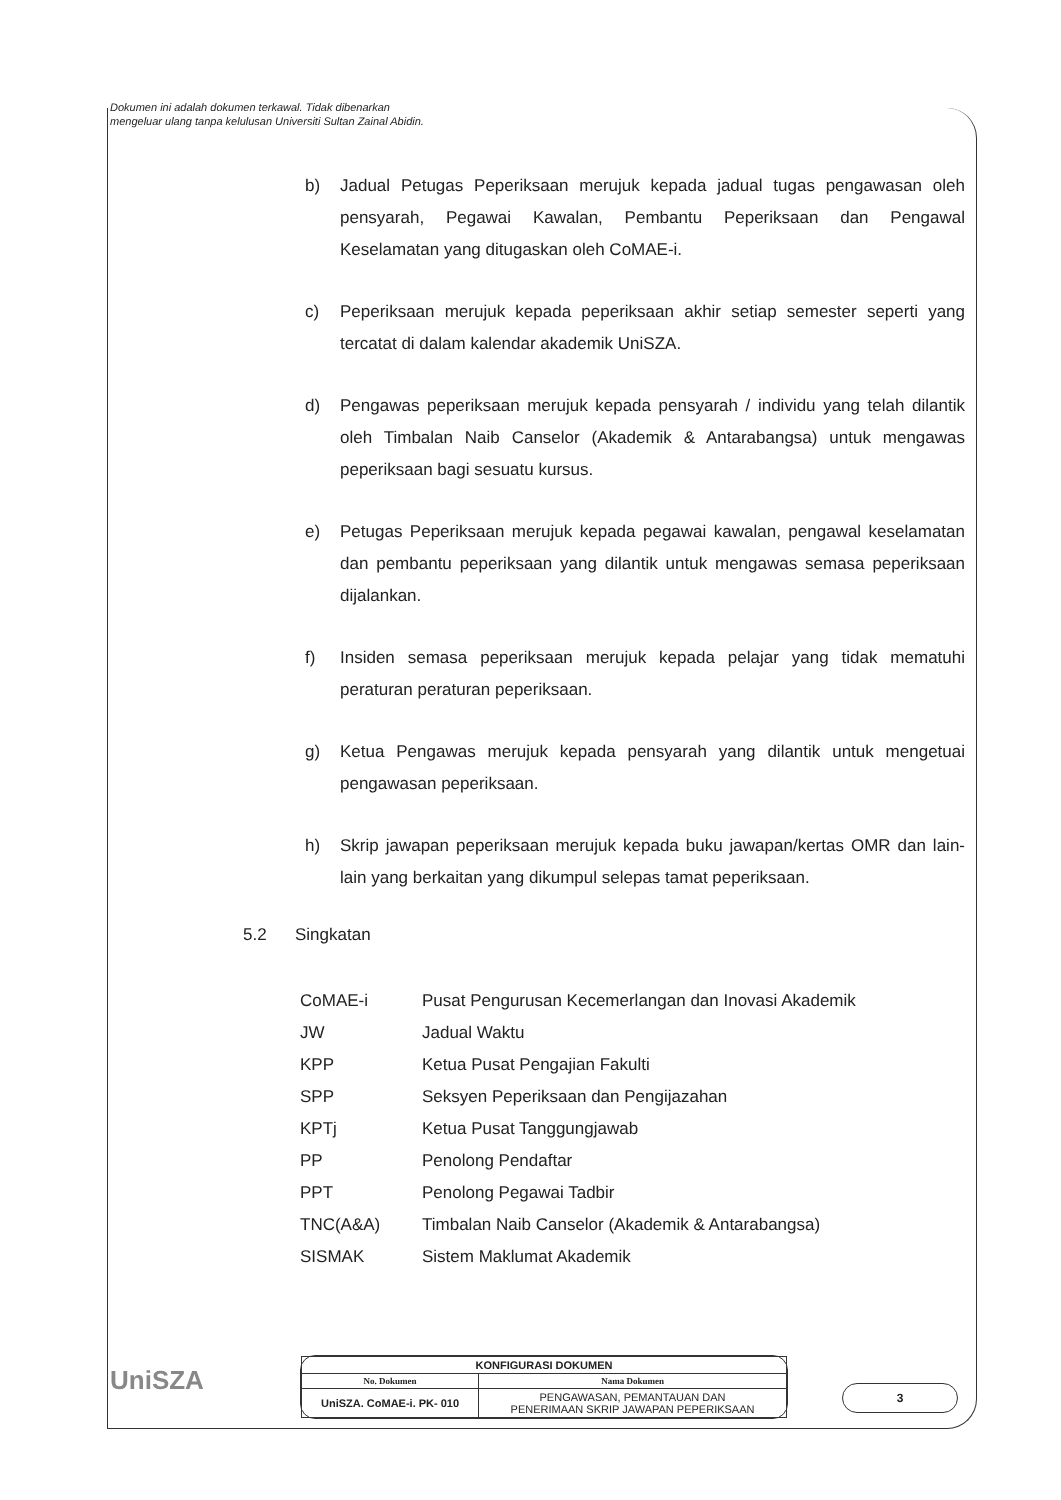Dokumen ini adalah dokumen terkawal. Tidak dibenarkan
mengeluar ulang tanpa kelulusan Universiti Sultan Zainal Abidin.
b) Jadual Petugas Peperiksaan merujuk kepada jadual tugas pengawasan oleh pensyarah, Pegawai Kawalan, Pembantu Peperiksaan dan Pengawal Keselamatan yang ditugaskan oleh CoMAE-i.
c) Peperiksaan merujuk kepada peperiksaan akhir setiap semester seperti yang tercatat di dalam kalendar akademik UniSZA.
d) Pengawas peperiksaan merujuk kepada pensyarah / individu yang telah dilantik oleh Timbalan Naib Canselor (Akademik & Antarabangsa) untuk mengawas peperiksaan bagi sesuatu kursus.
e) Petugas Peperiksaan merujuk kepada pegawai kawalan, pengawal keselamatan dan pembantu peperiksaan yang dilantik untuk mengawas semasa peperiksaan dijalankan.
f) Insiden semasa peperiksaan merujuk kepada pelajar yang tidak mematuhi peraturan peraturan peperiksaan.
g) Ketua Pengawas merujuk kepada pensyarah yang dilantik untuk mengetuai pengawasan peperiksaan.
h) Skrip jawapan peperiksaan merujuk kepada buku jawapan/kertas OMR dan lain-lain yang berkaitan yang dikumpul selepas tamat peperiksaan.
5.2 Singkatan
| CoMAE-i | Pusat Pengurusan Kecemerlangan dan Inovasi Akademik |
| JW | Jadual Waktu |
| KPP | Ketua Pusat Pengajian Fakulti |
| SPP | Seksyen Peperiksaan dan Pengijazahan |
| KPTj | Ketua Pusat Tanggungjawab |
| PP | Penolong Pendaftar |
| PPT | Penolong Pegawai Tadbir |
| TNC(A&A) | Timbalan Naib Canselor (Akademik & Antarabangsa) |
| SISMAK | Sistem Maklumat Akademik |
UniSZA
| KONFIGURASI DOKUMEN | |
| --- | --- |
| No. Dokumen | Nama Dokumen |
| UniSZA. CoMAE-i. PK- 010 | PENGAWASAN, PEMANTAUAN DAN PENERIMAAN SKRIP JAWAPAN PEPERIKSAAN |
3